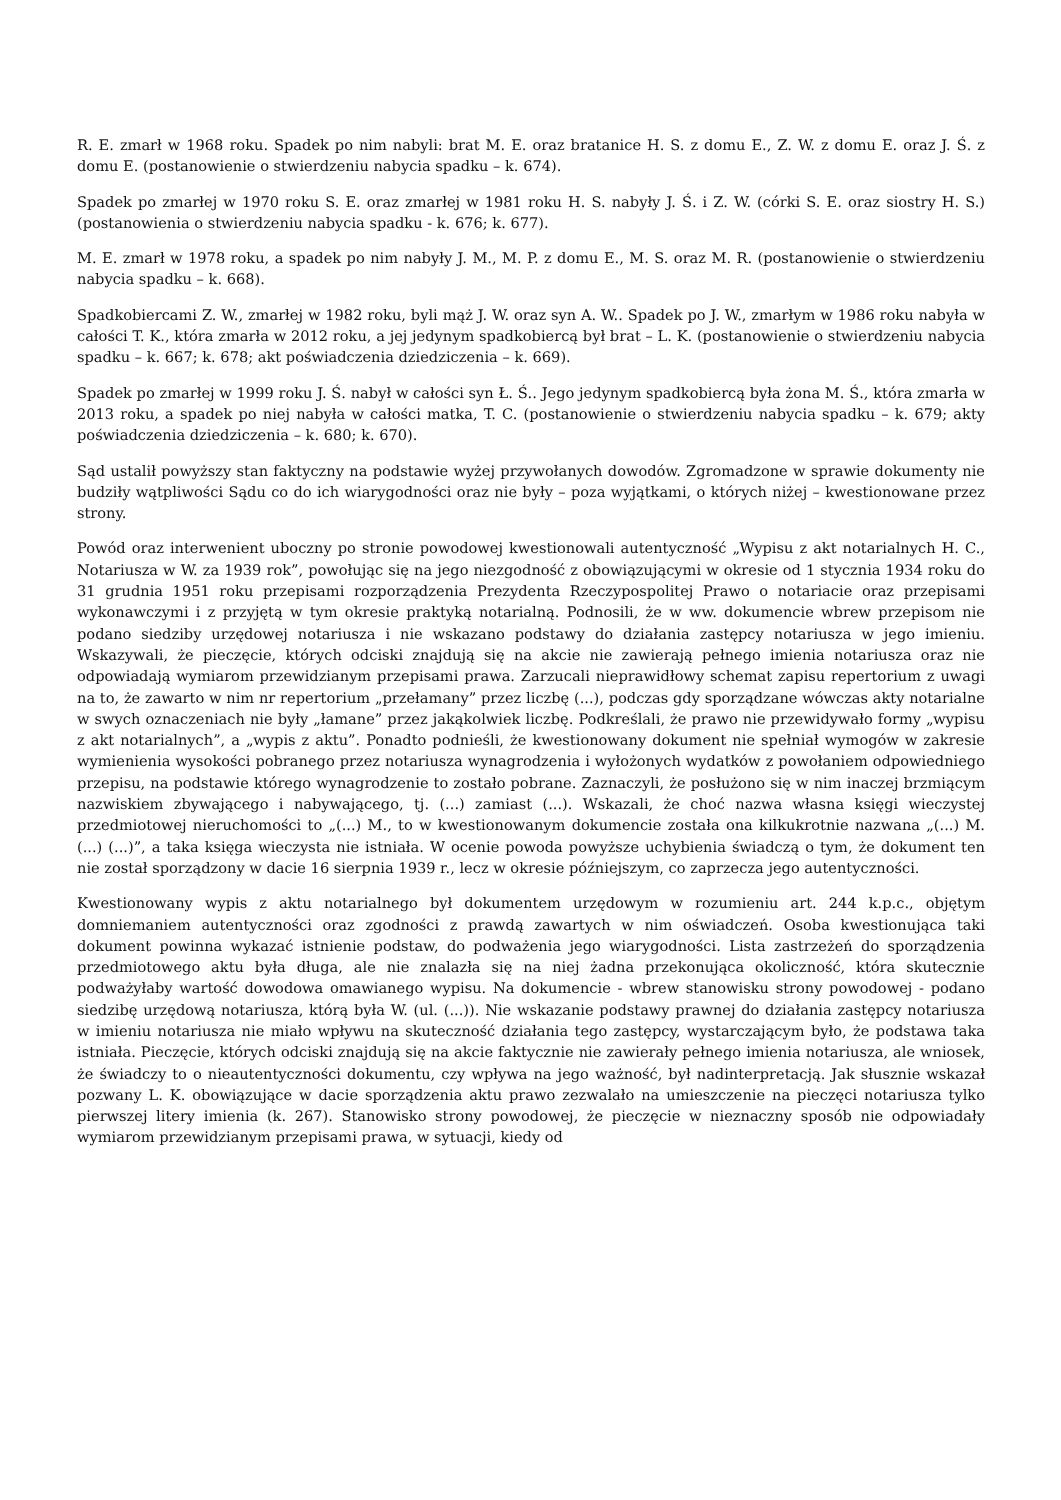R. E. zmarł w 1968 roku. Spadek po nim nabyli: brat M. E. oraz bratanice H. S. z domu E., Z. W. z domu E. oraz J. Ś. z domu E. (postanowienie o stwierdzeniu nabycia spadku – k. 674).
Spadek po zmarłej w 1970 roku S. E. oraz zmarłej w 1981 roku H. S. nabyły J. Ś. i Z. W. (córki S. E. oraz siostry H. S.) (postanowienia o stwierdzeniu nabycia spadku - k. 676; k. 677).
M. E. zmarł w 1978 roku, a spadek po nim nabyły J. M., M. P. z domu E., M. S. oraz M. R. (postanowienie o stwierdzeniu nabycia spadku – k. 668).
Spadkobiercami Z. W., zmarłej w 1982 roku, byli mąż J. W. oraz syn A. W.. Spadek po J. W., zmarłym w 1986 roku nabyła w całości T. K., która zmarła w 2012 roku, a jej jedynym spadkobiercą był brat – L. K. (postanowienie o stwierdzeniu nabycia spadku – k. 667; k. 678; akt poświadczenia dziedziczenia – k. 669).
Spadek po zmarłej w 1999 roku J. Ś. nabył w całości syn Ł. Ś.. Jego jedynym spadkobiercą była żona M. Ś., która zmarła w 2013 roku, a spadek po niej nabyła w całości matka, T. C. (postanowienie o stwierdzeniu nabycia spadku – k. 679; akty poświadczenia dziedziczenia – k. 680; k. 670).
Sąd ustalił powyższy stan faktyczny na podstawie wyżej przywołanych dowodów. Zgromadzone w sprawie dokumenty nie budziły wątpliwości Sądu co do ich wiarygodności oraz nie były – poza wyjątkami, o których niżej – kwestionowane przez strony.
Powód oraz interwenient uboczny po stronie powodowej kwestionowali autentyczność „Wypisu z akt notarialnych H. C., Notariusza w W. za 1939 rok”, powołując się na jego niezgodność z obowiązującymi w okresie od 1 stycznia 1934 roku do 31 grudnia 1951 roku przepisami rozporządzenia Prezydenta Rzeczypospolitej Prawo o notariacie oraz przepisami wykonawczymi i z przyjętą w tym okresie praktyką notarialną. Podnosili, że w ww. dokumencie wbrew przepisom nie podano siedziby urzędowej notariusza i nie wskazano podstawy do działania zastępcy notariusza w jego imieniu. Wskazywali, że pieczęcie, których odciski znajdują się na akcie nie zawierają pełnego imienia notariusza oraz nie odpowiadają wymiarom przewidzianym przepisami prawa. Zarzucali nieprawidłowy schemat zapisu repertorium z uwagi na to, że zawarto w nim nr repertorium „przełamany” przez liczbę (...), podczas gdy sporządzane wówczas akty notarialne w swych oznaczeniach nie były „łamane” przez jakąkolwiek liczbę. Podkreślali, że prawo nie przewidywało formy „wypisu z akt notarialnych”, a „wypis z aktu”. Ponadto podnieśli, że kwestionowany dokument nie spełniał wymogów w zakresie wymienienia wysokości pobranego przez notariusza wynagrodzenia i wyłożonych wydatków z powołaniem odpowiedniego przepisu, na podstawie którego wynagrodzenie to zostało pobrane. Zaznaczyli, że posłużono się w nim inaczej brzmiącym nazwiskiem zbywającego i nabywającego, tj. (...) zamiast (...). Wskazali, że choć nazwa własna księgi wieczystej przedmiotowej nieruchomości to „(...) M., to w kwestionowanym dokumencie została ona kilkukrotnie nazwana „(...) M. (...) (...)”, a taka księga wieczysta nie istniała. W ocenie powoda powyższe uchybienia świadczą o tym, że dokument ten nie został sporządzony w dacie 16 sierpnia 1939 r., lecz w okresie późniejszym, co zaprzecza jego autentyczności.
Kwestionowany wypis z aktu notarialnego był dokumentem urzędowym w rozumieniu art. 244 k.p.c., objętym domniemaniem autentyczności oraz zgodności z prawdą zawartych w nim oświadczeń. Osoba kwestionująca taki dokument powinna wykazać istnienie podstaw, do podważenia jego wiarygodności. Lista zastrzeżeń do sporządzenia przedmiotowego aktu była długa, ale nie znalazła się na niej żadna przekonująca okoliczność, która skutecznie podważyłaby wartość dowodowa omawianego wypisu. Na dokumencie - wbrew stanowisku strony powodowej - podano siedzibę urzędową notariusza, którą była W. (ul. (...)). Nie wskazanie podstawy prawnej do działania zastępcy notariusza w imieniu notariusza nie miało wpływu na skuteczność działania tego zastępcy, wystarczającym było, że podstawa taka istniała. Pieczęcie, których odciski znajdują się na akcie faktycznie nie zawierały pełnego imienia notariusza, ale wniosek, że świadczy to o nieautentyczności dokumentu, czy wpływa na jego ważność, był nadinterpretacją. Jak słusznie wskazał pozwany L. K. obowiązujące w dacie sporządzenia aktu prawo zezwalało na umieszczenie na pieczęci notariusza tylko pierwszej litery imienia (k. 267). Stanowisko strony powodowej, że pieczęcie w nieznaczny sposób nie odpowiadały wymiarom przewidzianym przepisami prawa, w sytuacji, kiedy od